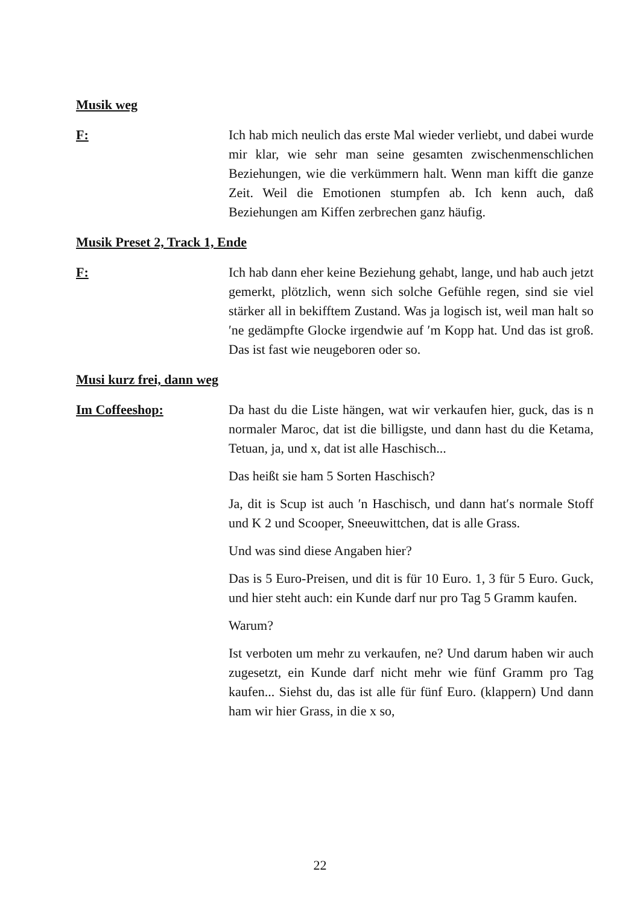Musik weg
F: Ich hab mich neulich das erste Mal wieder verliebt, und dabei wurde mir klar, wie sehr man seine gesamten zwischenmenschlichen Beziehungen, wie die verkümmern halt. Wenn man kifft die ganze Zeit. Weil die Emotionen stumpfen ab. Ich kenn auch, daß Beziehungen am Kiffen zerbrechen ganz häufig.
Musik Preset 2, Track 1, Ende
F: Ich hab dann eher keine Beziehung gehabt, lange, und hab auch jetzt gemerkt, plötzlich, wenn sich solche Gefühle regen, sind sie viel stärker all in bekifftem Zustand. Was ja logisch ist, weil man halt so ′ne gedämpfte Glocke irgendwie auf ′m Kopp hat. Und das ist groß. Das ist fast wie neugeboren oder so.
Musi kurz frei, dann weg
Im Coffeeshop: Da hast du die Liste hängen, wat wir verkaufen hier, guck, das is n normaler Maroc, dat ist die billigste, und dann hast du die Ketama, Tetuan, ja, und x, dat ist alle Haschisch...
Das heißt sie ham 5 Sorten Haschisch?
Ja, dit is Scup ist auch ′n Haschisch, und dann hat′s normale Stoff und K 2 und Scooper, Sneeuwittchen, dat is alle Grass.
Und was sind diese Angaben hier?
Das is 5 Euro-Preisen, und dit is für 10 Euro. 1, 3 für 5 Euro. Guck, und hier steht auch: ein Kunde darf nur pro Tag 5 Gramm kaufen.
Warum?
Ist verboten um mehr zu verkaufen, ne? Und darum haben wir auch zugesetzt, ein Kunde darf nicht mehr wie fünf Gramm pro Tag kaufen... Siehst du, das ist alle für fünf Euro. (klappern) Und dann ham wir hier Grass, in die x so,
22